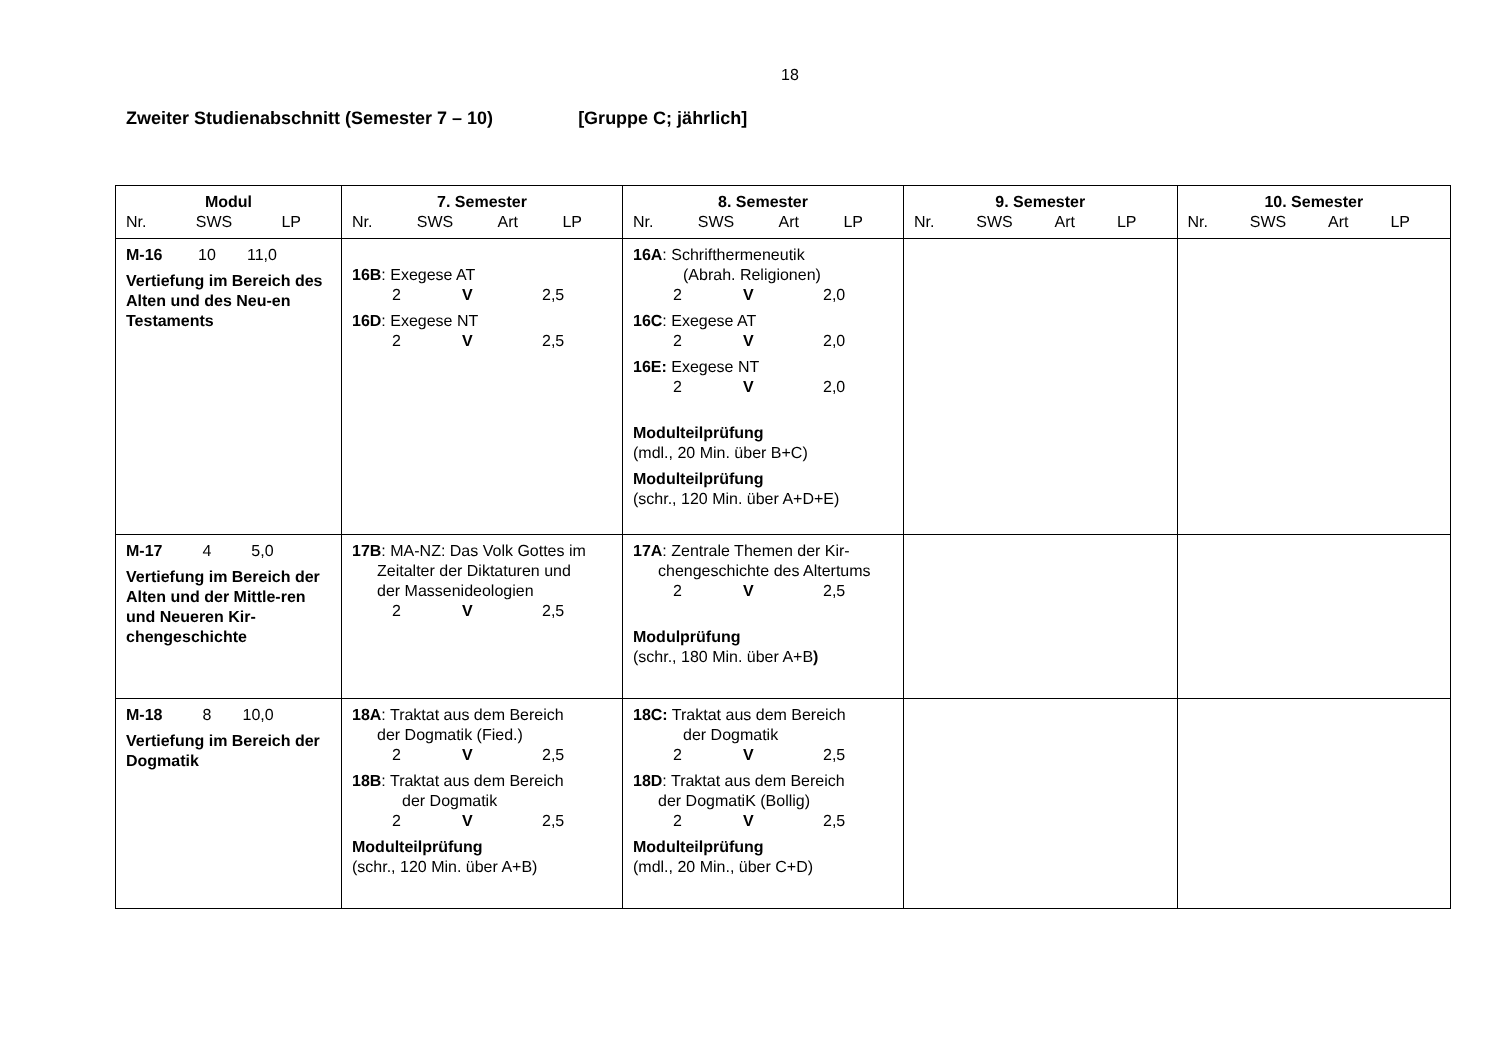18
Zweiter Studienabschnitt (Semester 7 – 10) [Gruppe C; jährlich]
| Modul Nr. SWS LP | 7. Semester Nr. SWS Art LP | 8. Semester Nr. SWS Art LP | 9. Semester Nr. SWS Art LP | 10. Semester Nr. SWS Art LP |
| --- | --- | --- | --- | --- |
| M-16 10 11,0 Vertiefung im Bereich des Alten und des Neu-en Testaments | 16B : Exegese AT 2 V 2,5 16D : Exegese NT 2 V 2,5 | 16A : Schrifthermeneutik (Abrah. Religionen) 2 V 2,0 16C : Exegese AT 2 V 2,0 16E: Exegese NT 2 V 2,0 Modulteilprüfung (mdl., 20 Min. über B+C) Modulteilprüfung (schr., 120 Min. über A+D+E) | | |
| M-17 4 5,0 Vertiefung im Bereich der Alten und der Mittle-ren und Neueren Kir-chengeschichte | 17B : MA-NZ: Das Volk Gottes im Zeitalter der Diktaturen und der Massenideologien 2 V 2,5 | 17A : Zentrale Themen der Kir- chengeschichte des Altertums 2 V 2,5 Modulprüfung (schr., 180 Min. über A+B ) | | |
| M-18 8 10,0 Vertiefung im Bereich der Dogmatik | 18A : Traktat aus dem Bereich der Dogmatik (Fied.) 2 V 2,5 18B : Traktat aus dem Bereich der Dogmatik 2 V 2,5 Modulteilprüfung (schr., 120 Min. über A+B) | 18C: Traktat aus dem Bereich der Dogmatik 2 V 2,5 18D : Traktat aus dem Bereich der DogmatiK (Bollig) 2 V 2,5 Modulteilprüfung (mdl., 20 Min., über C+D) | | |